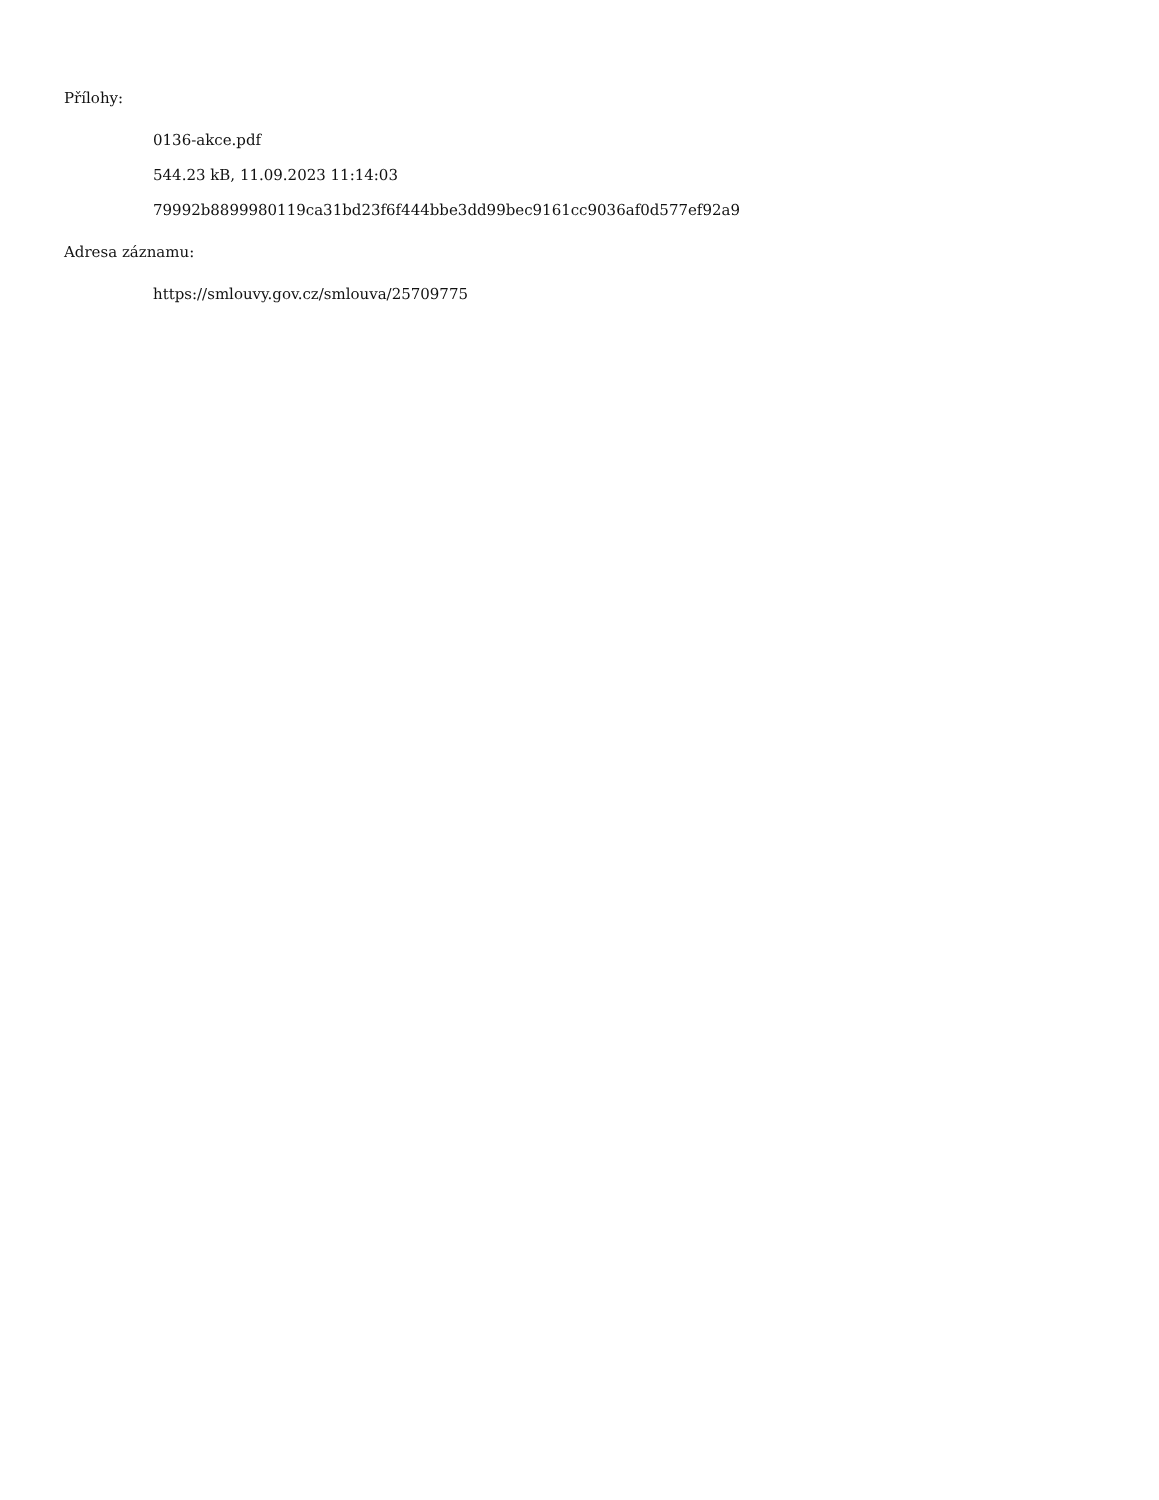Přílohy:
0136-akce.pdf
544.23 kB, 11.09.2023 11:14:03
79992b8899980119ca31bd23f6f444bbe3dd99bec9161cc9036af0d577ef92a9
Adresa záznamu:
https://smlouvy.gov.cz/smlouva/25709775